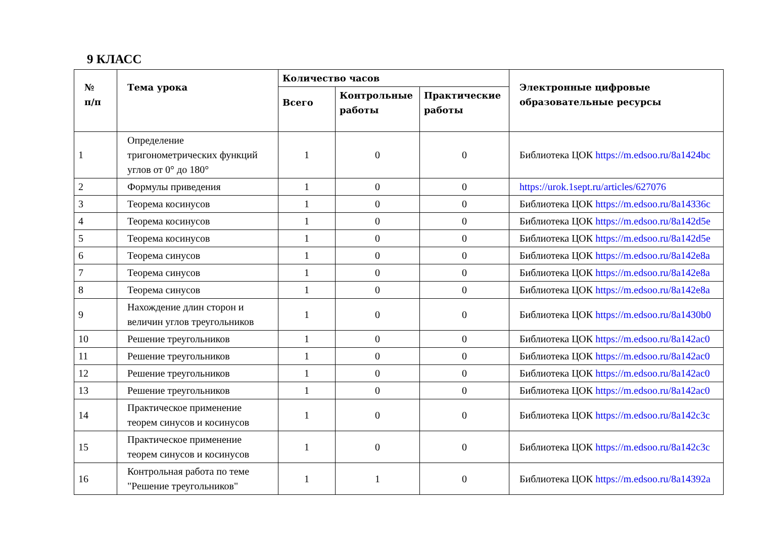9 КЛАСС
| № п/п | Тема урока | Количество часов | | | Электронные цифровые образовательные ресурсы |
| --- | --- | --- | --- | --- | --- |
| | | Всего | Контрольные работы | Практические работы | |
| 1 | Определение тригонометрических функций углов от 0° до 180° | 1 | 0 | 0 | Библиотека ЦОК https://m.edsoo.ru/8a1424bc |
| 2 | Формулы приведения | 1 | 0 | 0 | https://urok.1sept.ru/articles/627076 |
| 3 | Теорема косинусов | 1 | 0 | 0 | Библиотека ЦОК https://m.edsoo.ru/8a14336c |
| 4 | Теорема косинусов | 1 | 0 | 0 | Библиотека ЦОК https://m.edsoo.ru/8a142d5e |
| 5 | Теорема косинусов | 1 | 0 | 0 | Библиотека ЦОК https://m.edsoo.ru/8a142d5e |
| 6 | Теорема синусов | 1 | 0 | 0 | Библиотека ЦОК https://m.edsoo.ru/8a142e8a |
| 7 | Теорема синусов | 1 | 0 | 0 | Библиотека ЦОК https://m.edsoo.ru/8a142e8a |
| 8 | Теорема синусов | 1 | 0 | 0 | Библиотека ЦОК https://m.edsoo.ru/8a142e8a |
| 9 | Нахождение длин сторон и величин углов треугольников | 1 | 0 | 0 | Библиотека ЦОК https://m.edsoo.ru/8a1430b0 |
| 10 | Решение треугольников | 1 | 0 | 0 | Библиотека ЦОК https://m.edsoo.ru/8a142ac0 |
| 11 | Решение треугольников | 1 | 0 | 0 | Библиотека ЦОК https://m.edsoo.ru/8a142ac0 |
| 12 | Решение треугольников | 1 | 0 | 0 | Библиотека ЦОК https://m.edsoo.ru/8a142ac0 |
| 13 | Решение треугольников | 1 | 0 | 0 | Библиотека ЦОК https://m.edsoo.ru/8a142ac0 |
| 14 | Практическое применение теорем синусов и косинусов | 1 | 0 | 0 | Библиотека ЦОК https://m.edsoo.ru/8a142c3c |
| 15 | Практическое применение теорем синусов и косинусов | 1 | 0 | 0 | Библиотека ЦОК https://m.edsoo.ru/8a142c3c |
| 16 | Контрольная работа по теме "Решение треугольников" | 1 | 1 | 0 | Библиотека ЦОК https://m.edsoo.ru/8a14392a |